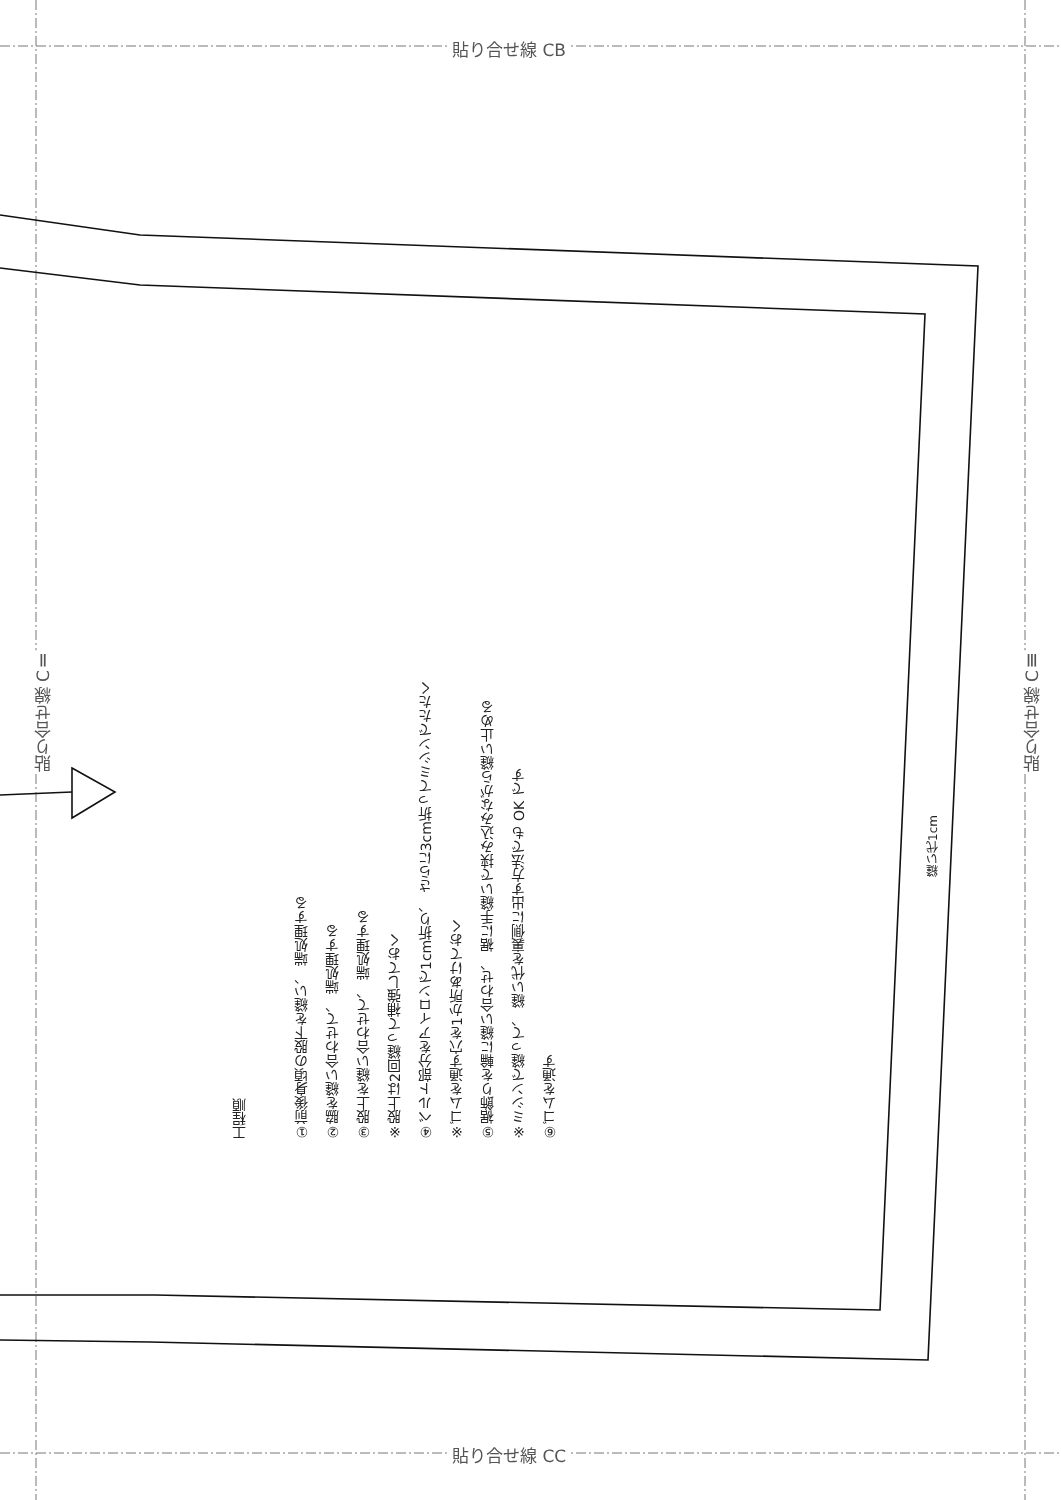貼り合せ線 CB
貼り合せ線 CC
貼り合せ線 CⅡ
貼り合せ線 CⅢ
工程順
①前後身頃の股下を縫い、 端処理する
②脇を縫い合わせて、 端処理する
③股上を縫い合わせて、 端処理する
※股上は2回縫って補強しておく
④ベルト部分をアイロンで1cm折り、 さらに3cm折ってミシンでたたく
※ゴムを通す穴を1か所あけておく
⑤裾飾りを輪に縫い合わせ、 裾に手縫いで挟み込みながら縫い止める
※ミシンで縫って、 縫い代を裏側に出す方法でも OK です
⑥ゴムを通す
縫い代1cm